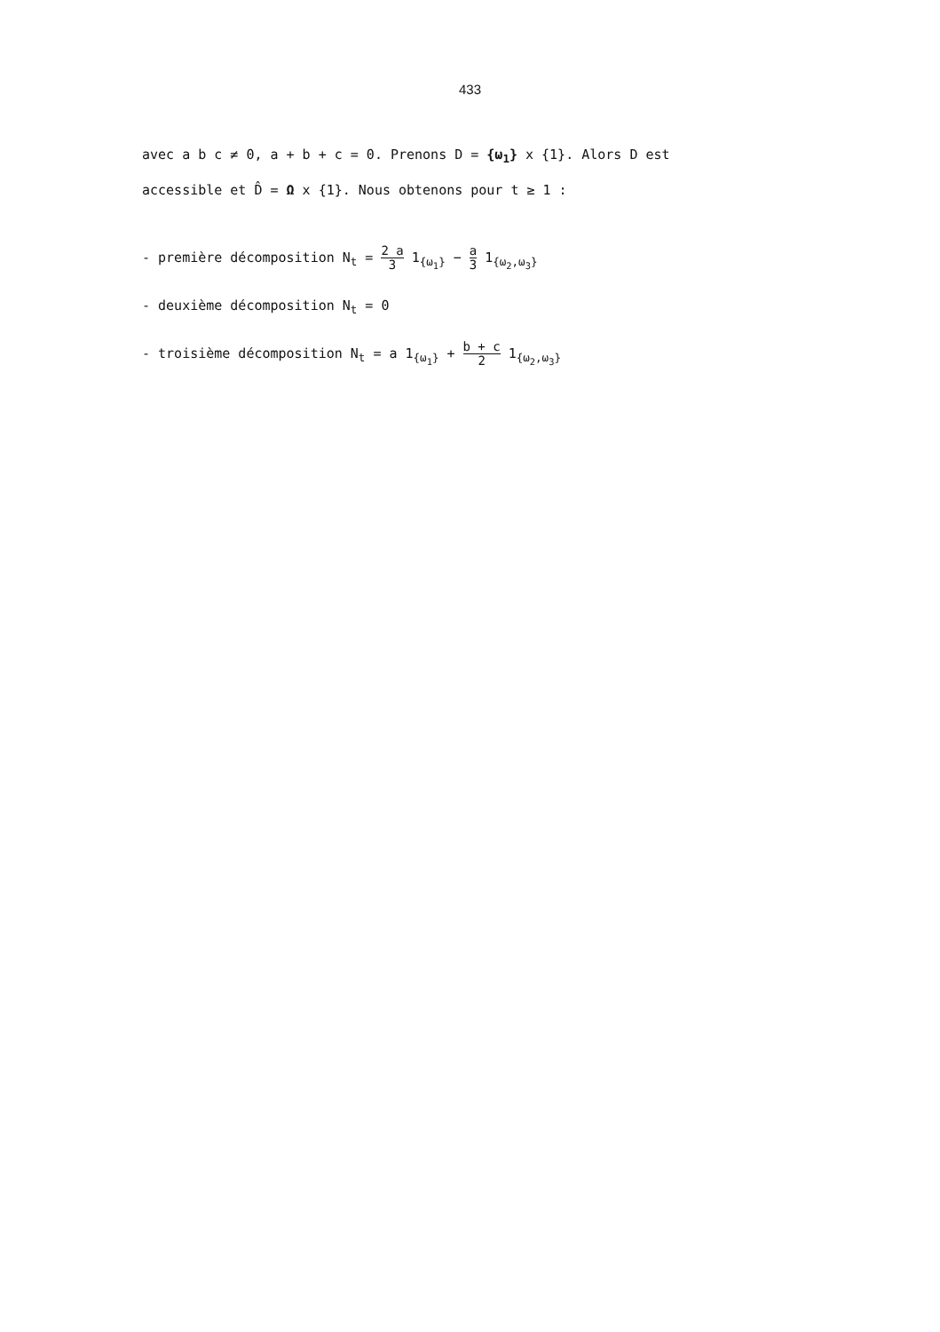433
avec a b c ≠ 0, a + b + c = 0. Prenons D = {ω<sub>1</sub>} x {1}. Alors D est
accessible et D̂ = Ω x {1}. Nous obtenons pour t ≥ 1 :
- première décomposition N<sub>t</sub> = 2 a 3 1<sub>{ω<sub>1</sub>}</sub> − a 3 1<sub>{ω<sub>2</sub>,ω<sub>3</sub>}</sub>
- deuxième décomposition N<sub>t</sub> = 0
- troisième décomposition N<sub>t</sub> = a 1<sub>{ω<sub>1</sub>}</sub> + b + c 2 1<sub>{ω<sub>2</sub>,ω<sub>3</sub>}</sub>